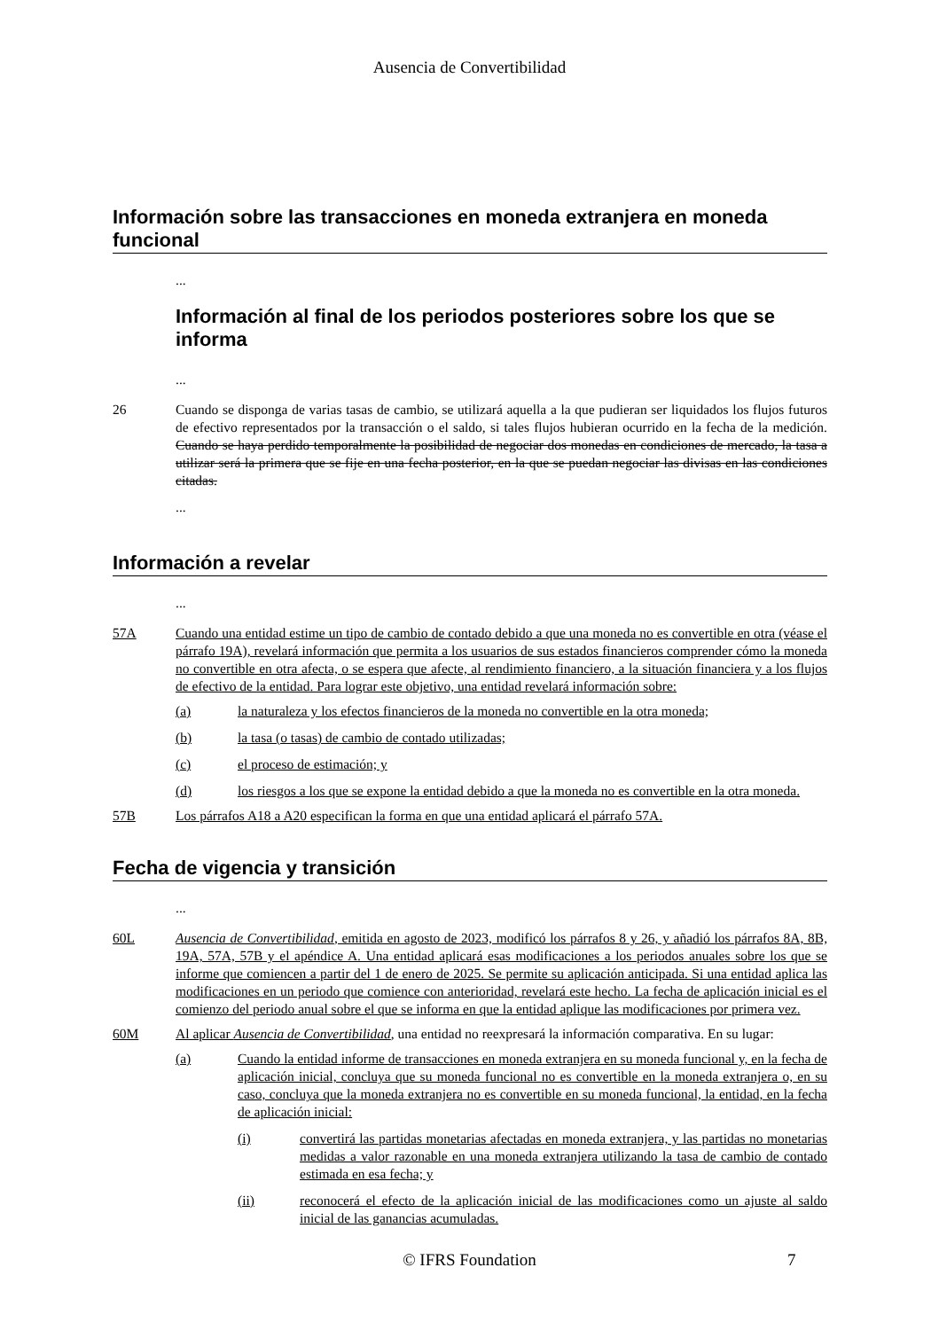Ausencia de Convertibilidad
Información sobre las transacciones en moneda extranjera en moneda funcional
...
Información al final de los periodos posteriores sobre los que se informa
...
26 Cuando se disponga de varias tasas de cambio, se utilizará aquella a la que pudieran ser liquidados los flujos futuros de efectivo representados por la transacción o el saldo, si tales flujos hubieran ocurrido en la fecha de la medición. Cuando se haya perdido temporalmente la posibilidad de negociar dos monedas en condiciones de mercado, la tasa a utilizar será la primera que se fije en una fecha posterior, en la que se puedan negociar las divisas en las condiciones citadas.
...
Información a revelar
...
57A Cuando una entidad estime un tipo de cambio de contado debido a que una moneda no es convertible en otra (véase el párrafo 19A), revelará información que permita a los usuarios de sus estados financieros comprender cómo la moneda no convertible en otra afecta, o se espera que afecte, al rendimiento financiero, a la situación financiera y a los flujos de efectivo de la entidad. Para lograr este objetivo, una entidad revelará información sobre:
(a) la naturaleza y los efectos financieros de la moneda no convertible en la otra moneda;
(b) la tasa (o tasas) de cambio de contado utilizadas;
(c) el proceso de estimación; y
(d) los riesgos a los que se expone la entidad debido a que la moneda no es convertible en la otra moneda.
57B Los párrafos A18 a A20 especifican la forma en que una entidad aplicará el párrafo 57A.
Fecha de vigencia y transición
...
60L Ausencia de Convertibilidad, emitida en agosto de 2023, modificó los párrafos 8 y 26, y añadió los párrafos 8A, 8B, 19A, 57A, 57B y el apéndice A. Una entidad aplicará esas modificaciones a los periodos anuales sobre los que se informe que comiencen a partir del 1 de enero de 2025. Se permite su aplicación anticipada. Si una entidad aplica las modificaciones en un periodo que comience con anterioridad, revelará este hecho. La fecha de aplicación inicial es el comienzo del periodo anual sobre el que se informa en que la entidad aplique las modificaciones por primera vez.
60M Al aplicar Ausencia de Convertibilidad, una entidad no reexpresará la información comparativa. En su lugar:
(a) Cuando la entidad informe de transacciones en moneda extranjera en su moneda funcional y, en la fecha de aplicación inicial, concluya que su moneda funcional no es convertible en la moneda extranjera o, en su caso, concluya que la moneda extranjera no es convertible en su moneda funcional, la entidad, en la fecha de aplicación inicial:
(i) convertirá las partidas monetarias afectadas en moneda extranjera, y las partidas no monetarias medidas a valor razonable en una moneda extranjera utilizando la tasa de cambio de contado estimada en esa fecha; y
(ii) reconocerá el efecto de la aplicación inicial de las modificaciones como un ajuste al saldo inicial de las ganancias acumuladas.
© IFRS Foundation 7